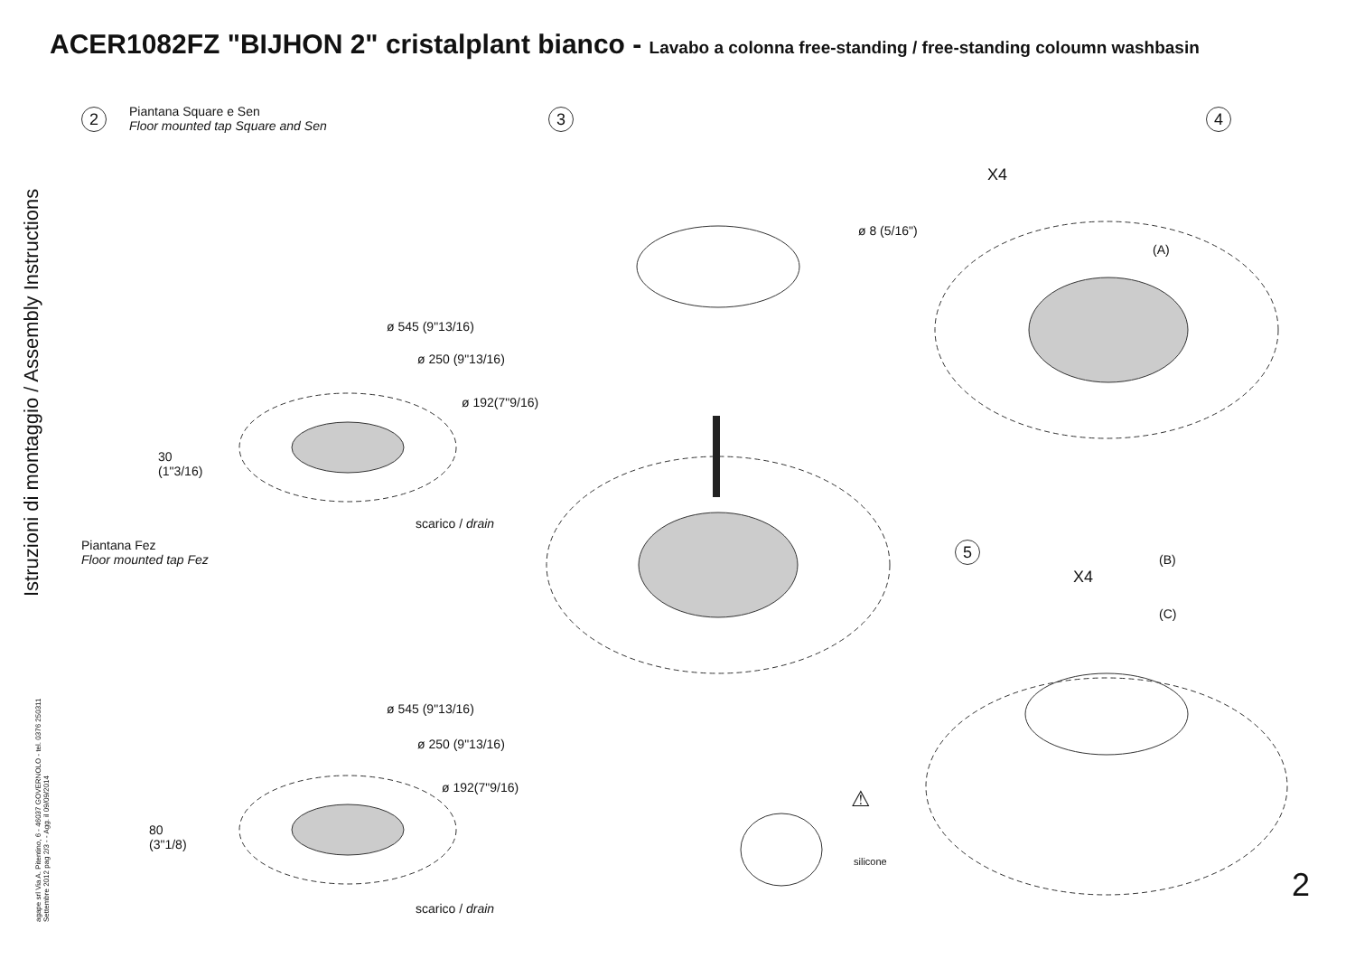ACER1082FZ "BIJHON 2" cristalplant bianco - Lavabo a colonna free-standing / free-standing coloumn washbasin
Istruzioni di montaggio / Assembly Instructions
agape srl Via A. Pitentino, 6 - 46037 GOVERNOLO - tel. 0376 250311
Settembre 2012 pag 2/3 - - Agg. il 09/09/2014
Piantana Square e Sen
Floor mounted tap Square and Sen
2 3 4
5
ø 545 (9"13/16)
ø 250 (9"13/16)
ø 192(7"9/16)
30
(1"3/16)
scarico / drain
Piantana Fez
Floor mounted tap Fez
ø 545 (9"13/16)
ø 250 (9"13/16)
ø 192(7"9/16)
80
(3"1/8)
scarico / drain
X4
ø 8 (5/16")
(A)
(B)
X4
(C)
⚠
silicone
2